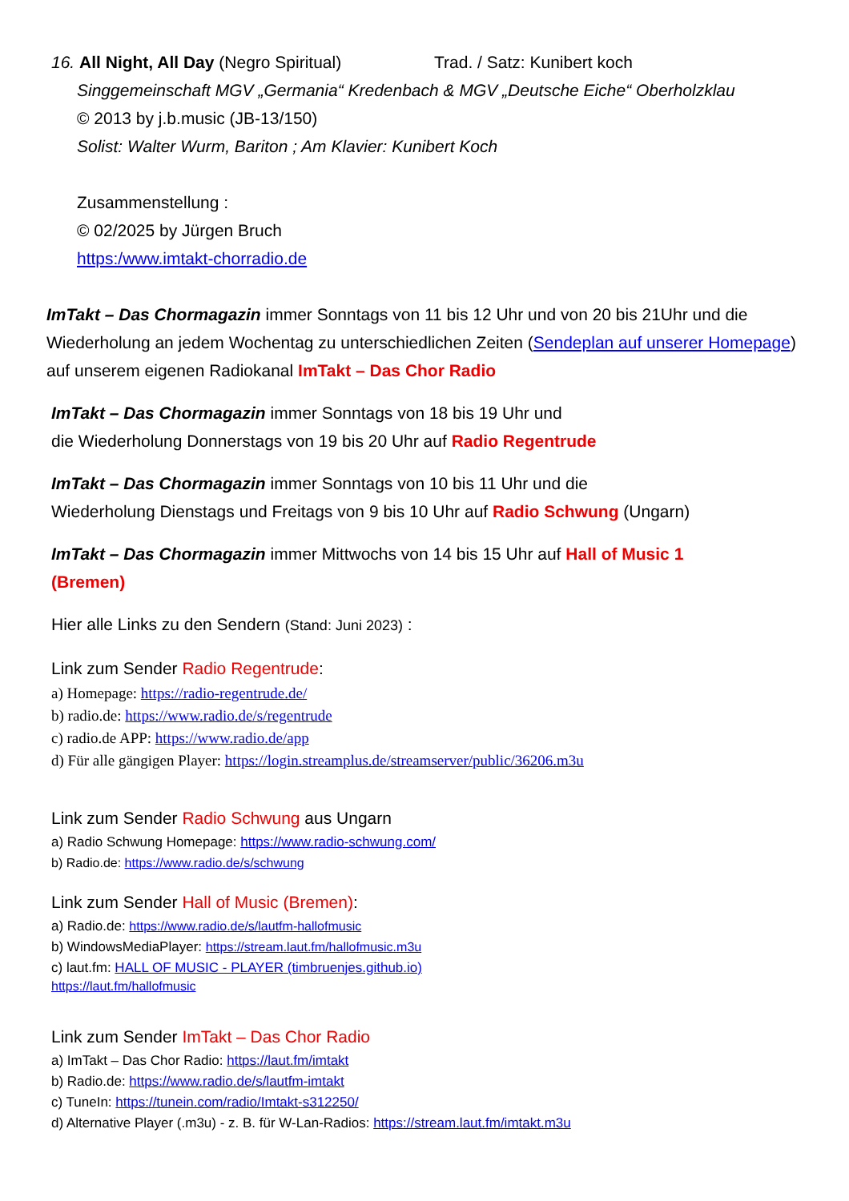16. All Night, All Day (Negro Spiritual) Trad. / Satz: Kunibert koch
Singgemeinschaft MGV „Germania“ Kredenbach & MGV „Deutsche Eiche“ Oberholzklau
© 2013 by j.b.music (JB-13/150)
Solist: Walter Wurm, Bariton ; Am Klavier: Kunibert Koch
Zusammenstellung :
© 02/2025 by Jürgen Bruch
https:/www.imtakt-chorradio.de
ImTakt – Das Chormagazin immer Sonntags von 11 bis 12 Uhr und von 20 bis 21Uhr und die Wiederholung an jedem Wochentag zu unterschiedlichen Zeiten (Sendeplan auf unserer Homepage) auf unserem eigenen Radiokanal ImTakt – Das Chor Radio
ImTakt – Das Chormagazin immer Sonntags von 18 bis 19 Uhr und
die Wiederholung Donnerstags von 19 bis 20 Uhr auf Radio Regentrude
ImTakt – Das Chormagazin immer Sonntags von 10 bis 11 Uhr und die
Wiederholung Dienstags und Freitags von 9 bis 10 Uhr auf Radio Schwung (Ungarn)
ImTakt – Das Chormagazin immer Mittwochs von 14 bis 15 Uhr auf Hall of Music 1
(Bremen)
Hier alle Links zu den Sendern (Stand: Juni 2023) :
Link zum Sender Radio Regentrude:
a) Homepage: https://radio-regentrude.de/
b) radio.de: https://www.radio.de/s/regentrude
c) radio.de APP: https://www.radio.de/app
d) Für alle gängigen Player: https://login.streamplus.de/streamserver/public/36206.m3u
Link zum Sender Radio Schwung aus Ungarn
a) Radio Schwung Homepage: https://www.radio-schwung.com/
b) Radio.de: https://www.radio.de/s/schwung
Link zum Sender Hall of Music (Bremen):
a) Radio.de: https://www.radio.de/s/lautfm-hallofmusic
b) WindowsMediaPlayer: https://stream.laut.fm/hallofmusic.m3u
c) laut.fm: HALL OF MUSIC - PLAYER (timbruenjes.github.io)
https://laut.fm/hallofmusic
Link zum Sender ImTakt – Das Chor Radio
a) ImTakt – Das Chor Radio: https://laut.fm/imtakt
b) Radio.de: https://www.radio.de/s/lautfm-imtakt
c) TuneIn: https://tunein.com/radio/Imtakt-s312250/
d) Alternative Player (.m3u) - z. B. für W-Lan-Radios: https://stream.laut.fm/imtakt.m3u